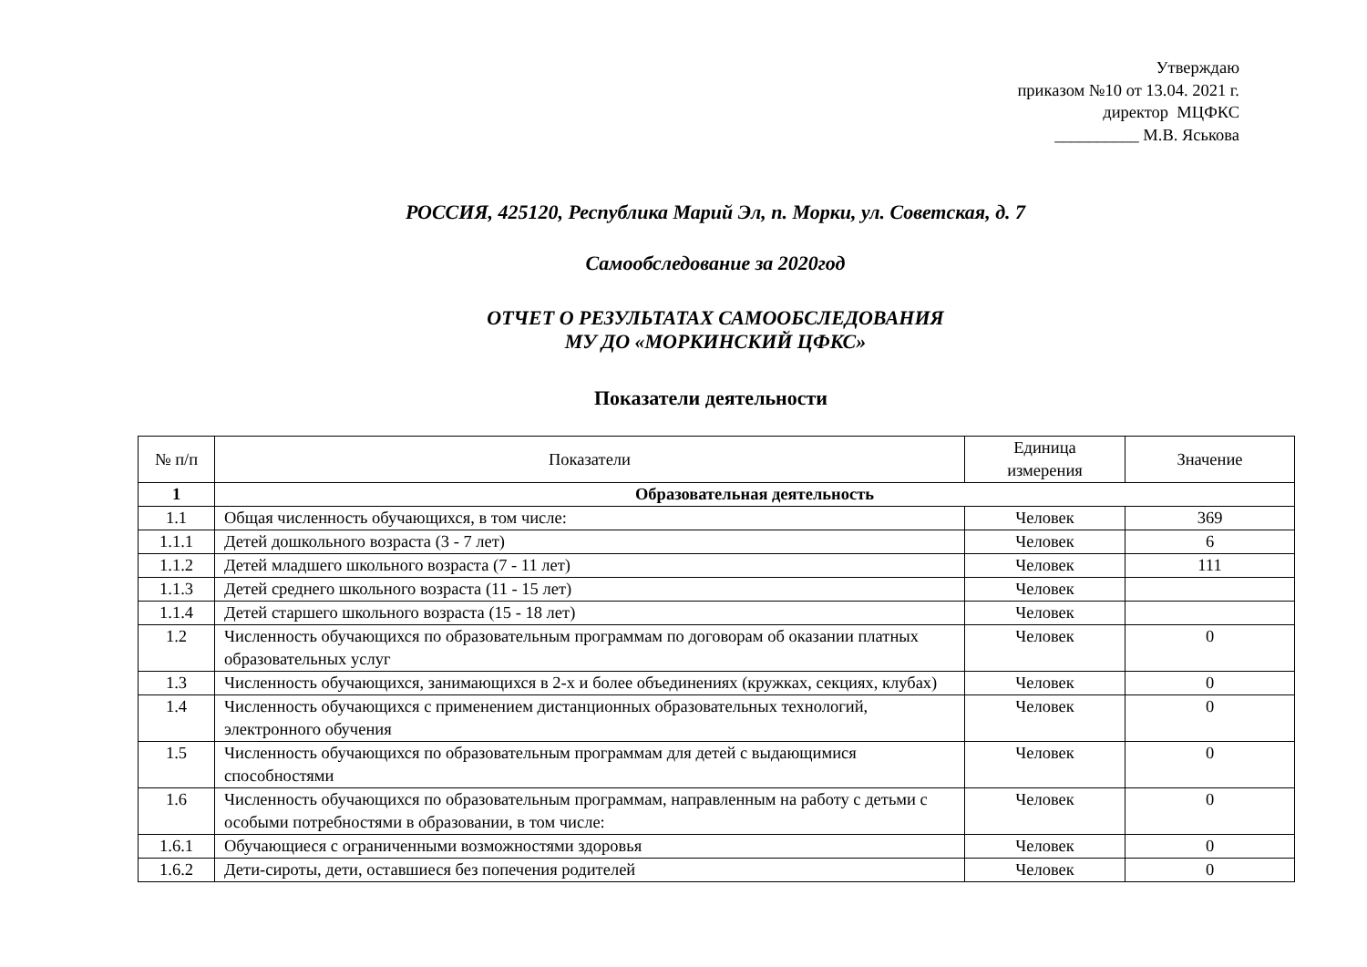Утверждаю
приказом №10 от 13.04. 2021 г.
директор МЦФКС
__________ М.В. Яськова
РОССИЯ, 425120, Республика Марий Эл, п. Морки, ул. Советская, д. 7
Самообследование за 2020год
ОТЧЕТ О РЕЗУЛЬТАТАХ САМООБСЛЕДОВАНИЯ
МУ ДО «МОРКИНСКИЙ ЦФКС»
Показатели деятельности
| № п/п | Показатели | Единица измерения | Значение |
| --- | --- | --- | --- |
| 1 | Образовательная деятельность | | |
| 1.1 | Общая численность обучающихся, в том числе: | Человек | 369 |
| 1.1.1 | Детей дошкольного возраста (3 - 7 лет) | Человек | 6 |
| 1.1.2 | Детей младшего школьного возраста (7 - 11 лет) | Человек | 111 |
| 1.1.3 | Детей среднего школьного возраста (11 - 15 лет) | Человек | |
| 1.1.4 | Детей старшего школьного возраста (15 - 18 лет) | Человек | |
| 1.2 | Численность обучающихся по образовательным программам по договорам об оказании платных образовательных услуг | Человек | 0 |
| 1.3 | Численность обучающихся, занимающихся в 2-х и более объединениях (кружках, секциях, клубах) | Человек | 0 |
| 1.4 | Численность обучающихся с применением дистанционных образовательных технологий, электронного обучения | Человек | 0 |
| 1.5 | Численность обучающихся по образовательным программам для детей с выдающимися способностями | Человек | 0 |
| 1.6 | Численность обучающихся по образовательным программам, направленным на работу с детьми с особыми потребностями в образовании, в том числе: | Человек | 0 |
| 1.6.1 | Обучающиеся с ограниченными возможностями здоровья | Человек | 0 |
| 1.6.2 | Дети-сироты, дети, оставшиеся без попечения родителей | Человек | 0 |